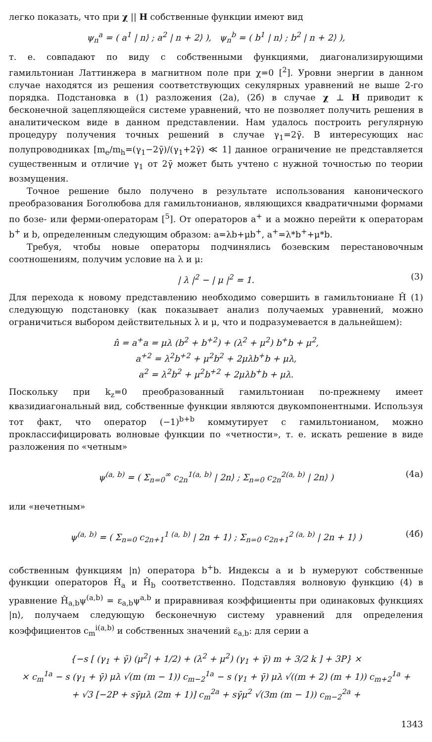легко показать, что при χ || H собственные функции имеют вид
ψ<sub>n</sub><sup>a</sup> = ( a<sup>1</sup> | n⟩ ; a<sup>2</sup> | n + 2⟩ ), ψ<sub>n</sub><sup>b</sup> = ( b<sup>1</sup> | n⟩ ; b<sup>2</sup> | n + 2⟩ ),
т. е. совпадают по виду с собственными функциями, диагонализирующими гамильтониан Латтинжера в магнитном поле при χ=0 [<sup>2</sup>]. Уровни энергии в данном случае находятся из решения соответствующих секулярных уравнений не выше 2-го порядка. Подстановка в (1) разложения (2а), (2б) в случае χ ⊥ H приводит к бесконечной зацепляющейся системе уравнений, что не позволяет получить решения в аналитическом виде в данном представлении. Нам удалось построить регулярную процедуру получения точных решений в случае γ<sub>1</sub>=2γ̄. В интересующих нас полупроводниках [m<sub>e</sub>/m<sub>h</sub>=(γ<sub>1</sub>−2γ̄)/(γ<sub>1</sub>+2γ̄) ≪ 1] данное ограничение не представляется существенным и отличие γ<sub>1</sub> от 2γ̄ может быть учтено с нужной точностью по теории возмущения.
Точное решение было получено в результате использования канонического преобразования Боголюбова для гамильтонианов, являющихся квадратичными формами по бозе- или ферми-операторам [<sup>5</sup>]. От операторов a<sup>+</sup> и a можно перейти к операторам b<sup>+</sup> и b, определенным следующим образом: a=λb+μb<sup>+</sup>, a<sup>+</sup>=λ*b<sup>+</sup>+μ*b.
Требуя, чтобы новые операторы подчинялись бозевским перестановочным соотношениям, получим условие на λ и μ:
| λ |<sup>2</sup> − | μ |<sup>2</sup> = 1. (3)
Для перехода к новому представлению необходимо совершить в гамильтониане Ĥ (1) следующую подстановку (как показывает анализ получаемых уравнений, можно ограничиться выбором действительных λ и μ, что и подразумевается в дальнейшем):
n̂ = a<sup>+</sup>a = μλ (b<sup>2</sup> + b<sup>+2</sup>) + (λ<sup>2</sup> + μ<sup>2</sup>) b<sup>+</sup>b + μ<sup>2</sup>,
a<sup>+2</sup> = λ<sup>2</sup>b<sup>+2</sup> + μ<sup>2</sup>b<sup>2</sup> + 2μλb<sup>+</sup>b + μλ,
a<sup>2</sup> = λ<sup>2</sup>b<sup>2</sup> + μ<sup>2</sup>b<sup>+2</sup> + 2μλb<sup>+</sup>b + μλ.
Поскольку при k<sub>z</sub>=0 преобразованный гамильтониан по-прежнему имеет квазидиагональный вид, собственные функции являются двукомпонентными. Используя тот факт, что оператор (−1)<sup>b+b</sup> коммутирует с гамильтонианом, можно проклассифицировать волновые функции по «четности», т. е. искать решение в виде разложения по «четным»
ψ<sup>(a, b)</sup> = ( Σ<sub>n=0</sub><sup>∞</sup> c<sub>2n</sub><sup>1(a, b)</sup> | 2n⟩ ; Σ<sub>n=0</sub> c<sub>2n</sub><sup>2(a, b)</sup> | 2n⟩ ) (4а)
или «нечетным»
ψ<sup>(a, b)</sup> = ( Σ<sub>n=0</sub> c<sub>2n+1</sub><sup>1 (a, b)</sup> | 2n + 1⟩ ; Σ<sub>n=0</sub> c<sub>2n+1</sub><sup>2 (a, b)</sup> | 2n + 1⟩ ) (4б)
собственным функциям |n⟩ оператора b<sup>+</sup>b. Индексы a и b нумеруют собственные функции операторов Ĥ<sub>a</sub> и Ĥ<sub>b</sub> соответственно. Подставляя волновую функцию (4) в уравнение Ĥ<sub>a,b</sub>ψ<sup>(a,b)</sup> = ε<sub>a,b</sub>ψ<sup>a,b</sup> и приравнивая коэффициенты при одинаковых функциях |n⟩, получаем следующую бесконечную систему уравнений для определения коэффициентов c<sub>m</sub><sup>i(a,b)</sup> и собственных значений ε<sub>a,b</sub>: для серии a
{−s [ (γ<sub>1</sub> + γ̄) (μ<sup>2</sup>| + 1/2) + (λ<sup>2</sup> + μ<sup>2</sup>) (γ<sub>1</sub> + γ̄) m + 3/2 k ] + 3P} ×
× c<sub>m</sub><sup>1a</sup> − s (γ<sub>1</sub> + γ̄) μλ √(m (m − 1)) c<sub>m−2</sub><sup>1a</sup> − s (γ<sub>1</sub> + γ̄) μλ √((m + 2) (m + 1)) c<sub>m+2</sub><sup>1a</sup> +
+ √3 [−2P + sγ̄μλ (2m + 1)] c<sub>m</sub><sup>2a</sup> + sγ̄μ<sup>2</sup> √(3m (m − 1)) c<sub>m−2</sub><sup>2a</sup> +
1343